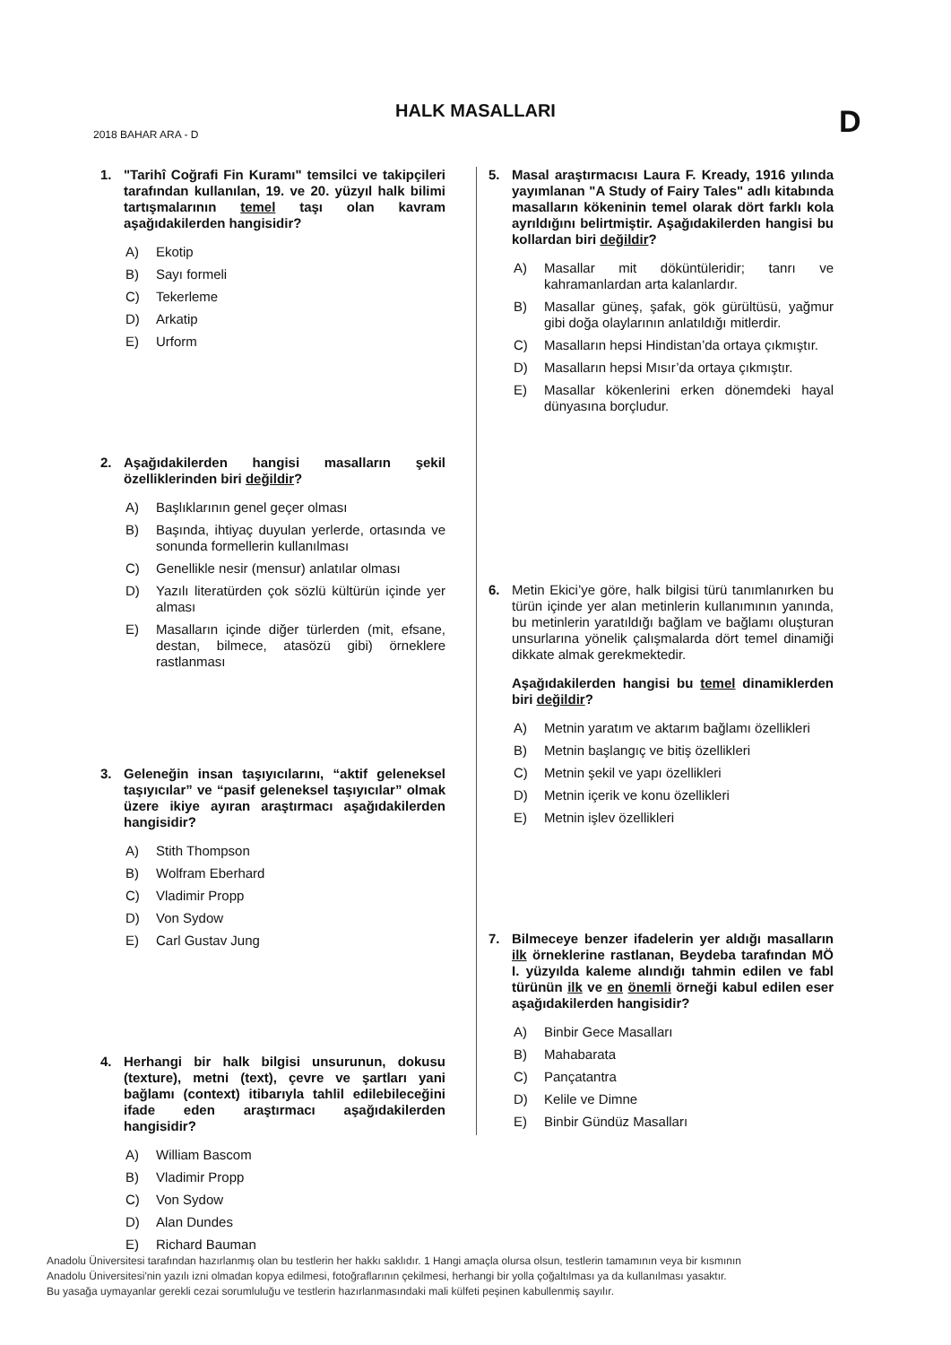HALK MASALLARI D
2018 BAHAR ARA - D
1. "Tarihî Coğrafi Fin Kuramı" temsilci ve takipçileri tarafından kullanılan, 19. ve 20. yüzyıl halk bilimi tartışmalarının temel taşı olan kavram aşağıdakilerden hangisidir?
A) Ekotip
B) Sayı formeli
C) Tekerleme
D) Arkatip
E) Urform
2. Aşağıdakilerden hangisi masalların şekil özelliklerinden biri değildir?
A) Başlıklarının genel geçer olması
B) Başında, ihtiyaç duyulan yerlerde, ortasında ve sonunda formellerin kullanılması
C) Genellikle nesir (mensur) anlatılar olması
D) Yazılı literatürden çok sözlü kültürün içinde yer alması
E) Masalların içinde diğer türlerden (mit, efsane, destan, bilmece, atasözü gibi) örneklere rastlanması
3. Geleneğin insan taşıyıcılarını, “aktif geleneksel taşıyıcılar” ve “pasif geleneksel taşıyıcılar” olmak üzere ikiye ayıran araştırmacı aşağıdakilerden hangisidir?
A) Stith Thompson
B) Wolfram Eberhard
C) Vladimir Propp
D) Von Sydow
E) Carl Gustav Jung
4. Herhangi bir halk bilgisi unsurunun, dokusu (texture), metni (text), çevre ve şartları yani bağlamı (context) itibarıyla tahlil edilebileceğini ifade eden araştırmacı aşağıdakilerden hangisidir?
A) William Bascom
B) Vladimir Propp
C) Von Sydow
D) Alan Dundes
E) Richard Bauman
5. Masal araştırmacısı Laura F. Kready, 1916 yılında yayımlanan "A Study of Fairy Tales" adlı kitabında masalların kökeninin temel olarak dört farklı kola ayrıldığını belirtmiştir. Aşağıdakilerden hangisi bu kollardan biri değildir?
A) Masallar mit döküntüleridir; tanrı ve kahramanlardan arta kalanlardır.
B) Masallar güneş, şafak, gök gürültüsü, yağmur gibi doğa olaylarının anlatıldığı mitlerdir.
C) Masalların hepsi Hindistan’da ortaya çıkmıştır.
D) Masalların hepsi Mısır’da ortaya çıkmıştır.
E) Masallar kökenlerini erken dönemdeki hayal dünyasına borçludur.
6. Metin Ekici’ye göre, halk bilgisi türü tanımlanırken bu türün içinde yer alan metinlerin kullanımının yanında, bu metinlerin yaratıldığı bağlam ve bağlamı oluşturan unsurlarına yönelik çalışmalarda dört temel dinamiği dikkate almak gerekmektedir.
Aşağıdakilerden hangisi bu temel dinamiklerden biri değildir?
A) Metnin yaratım ve aktarım bağlamı özellikleri
B) Metnin başlangıç ve bitiş özellikleri
C) Metnin şekil ve yapı özellikleri
D) Metnin içerik ve konu özellikleri
E) Metnin işlev özellikleri
7. Bilmeceye benzer ifadelerin yer aldığı masalların ilk örneklerine rastlanan, Beydeba tarafından MÖ I. yüzyılda kaleme alındığı tahmin edilen ve fabl türünün ilk ve en önemli örneği kabul edilen eser aşağıdakilerden hangisidir?
A) Binbir Gece Masalları
B) Mahabarata
C) Pançatantra
D) Kelile ve Dimne
E) Binbir Gündüz Masalları
Anadolu Üniversitesi tarafından hazırlanmış olan bu testlerin her hakkı saklıdır. 1 Hangi amaçla olursa olsun, testlerin tamamının veya bir kısmının
Anadolu Üniversitesi'nin yazılı izni olmadan kopya edilmesi, fotoğraflarının çekilmesi, herhangi bir yolla çoğaltılması ya da kullanılması yasaktır.
Bu yasağa uymayanlar gerekli cezai sorumluluğu ve testlerin hazırlanmasındaki mali külfeti peşinen kabullenmiş sayılır.